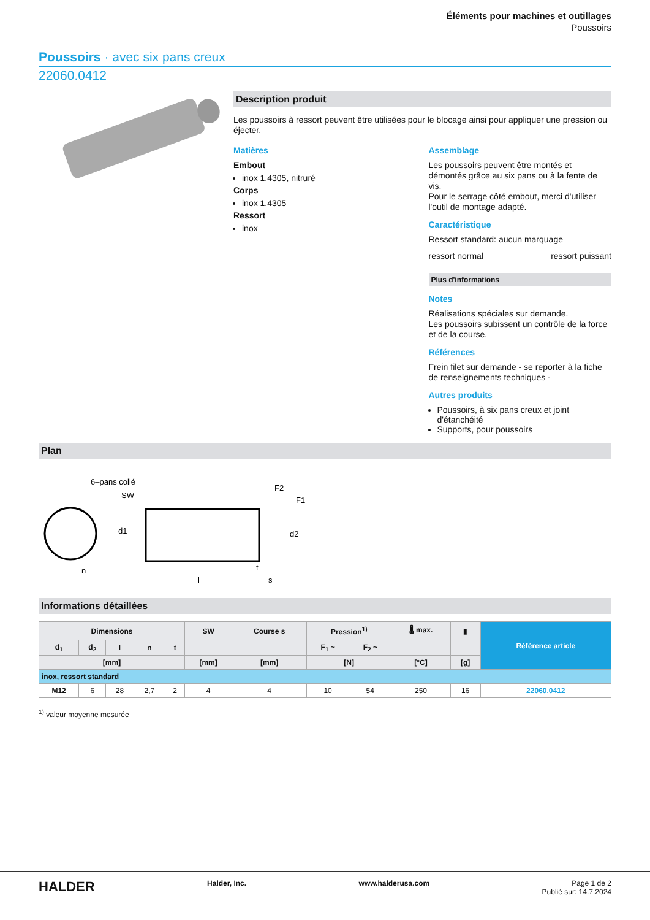Éléments pour machines et outillages
Poussoirs
Poussoirs · avec six pans creux
22060.0412
Description produit
Les poussoirs à ressort peuvent être utilisées pour le blocage ainsi pour appliquer une pression ou éjecter.
Matières
Embout
inox 1.4305, nitruré
Corps
inox 1.4305
Ressort
inox
Assemblage
Les poussoirs peuvent être montés et démontés grâce au six pans ou à la fente de vis.
Pour le serrage côté embout, merci d'utiliser l'outil de montage adapté.
Caractéristique
Ressort standard: aucun marquage
ressort normal ressort puissant
Plus d'informations
Notes
Réalisations spéciales sur demande.
Les poussoirs subissent un contrôle de la force et de la course.
Références
Frein filet sur demande - se reporter à la fiche de renseignements techniques -
Autres produits
Poussoirs, à six pans creux et joint d'étanchéité
Supports, pour poussoirs
Plan
6–pans collé
SW
F2
F1
l
s
n
t
d1
d2
Informations détaillées
| Dimensions | | | | | SW | Course s | Pression<sup>1)</sup> | | 🌡 max. | ▮ | Référence article |
| --- | --- | --- | --- | --- | --- | --- | --- | --- | --- | --- | --- |
| d<sub>1</sub> | d<sub>2</sub> | l | n | t | | | F<sub>1</sub> ~ | F<sub>2</sub> ~ | | | |
| [mm] | | | | | [mm] | [mm] | [N] | | [°C] | [g] | |
| inox, ressort standard | | | | | | | | | | | |
| M12 | 6 | 28 | 2,7 | 2 | 4 | 4 | 10 | 54 | 250 | 16 | 22060.0412 |
<sup>1)</sup> valeur moyenne mesurée
HALDER Halder, Inc. www.halderusa.com Page 1 de 2
Publié sur: 14.7.2024